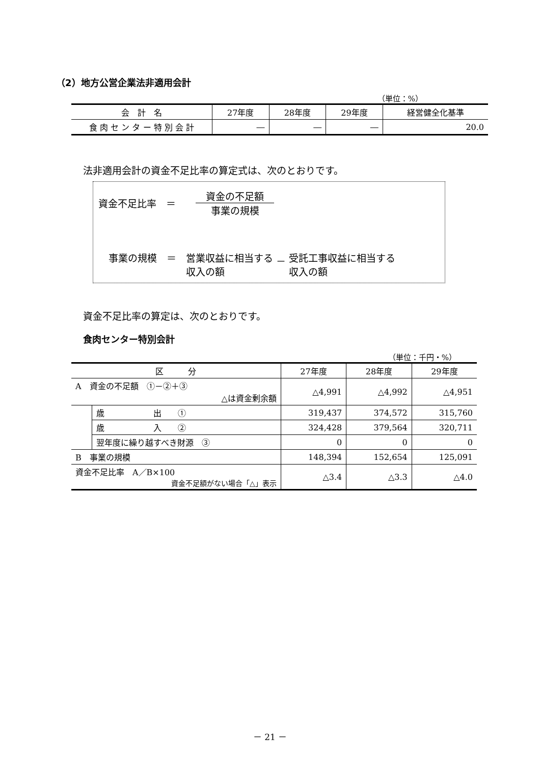（2）地方公営企業法非適用会計
（単位：%）
| 会 計 名 | 27年度 | 28年度 | 29年度 | 経営健全化基準 |
| --- | --- | --- | --- | --- |
| 食 肉 セ ン タ ー 特 別 会 計 | ― | ― | ― | 20.0 |
法非適用会計の資金不足比率の算定式は、次のとおりです。
資金不足比率　＝　 資金の不足額 事業の規模
事業の規模　＝　営業収益に相当する
収入の額 － 受託工事収益に相当する
収入の額
資金不足比率の算定は、次のとおりです。
食肉センター特別会計
（単位：千円・%）
| 区 分 | | 27年度 | 28年度 | 29年度 |
| --- | --- | --- | --- | --- |
| A 資金の不足額 ①－②＋③ △は資金剰余額 | | △4,991 | △4,992 | △4,951 |
| | 歳 出 ① | 319,437 | 374,572 | 315,760 |
| | 歳 入 ② | 324,428 | 379,564 | 320,711 |
| | 翌年度に繰り越すべき財源 ③ | 0 | 0 | 0 |
| B 事業の規模 | | 148,394 | 152,654 | 125,091 |
| 資金不足比率 A／B×100 資金不足額がない場合「△」表示 | | △3.4 | △3.3 | △4.0 |
－ 21 －